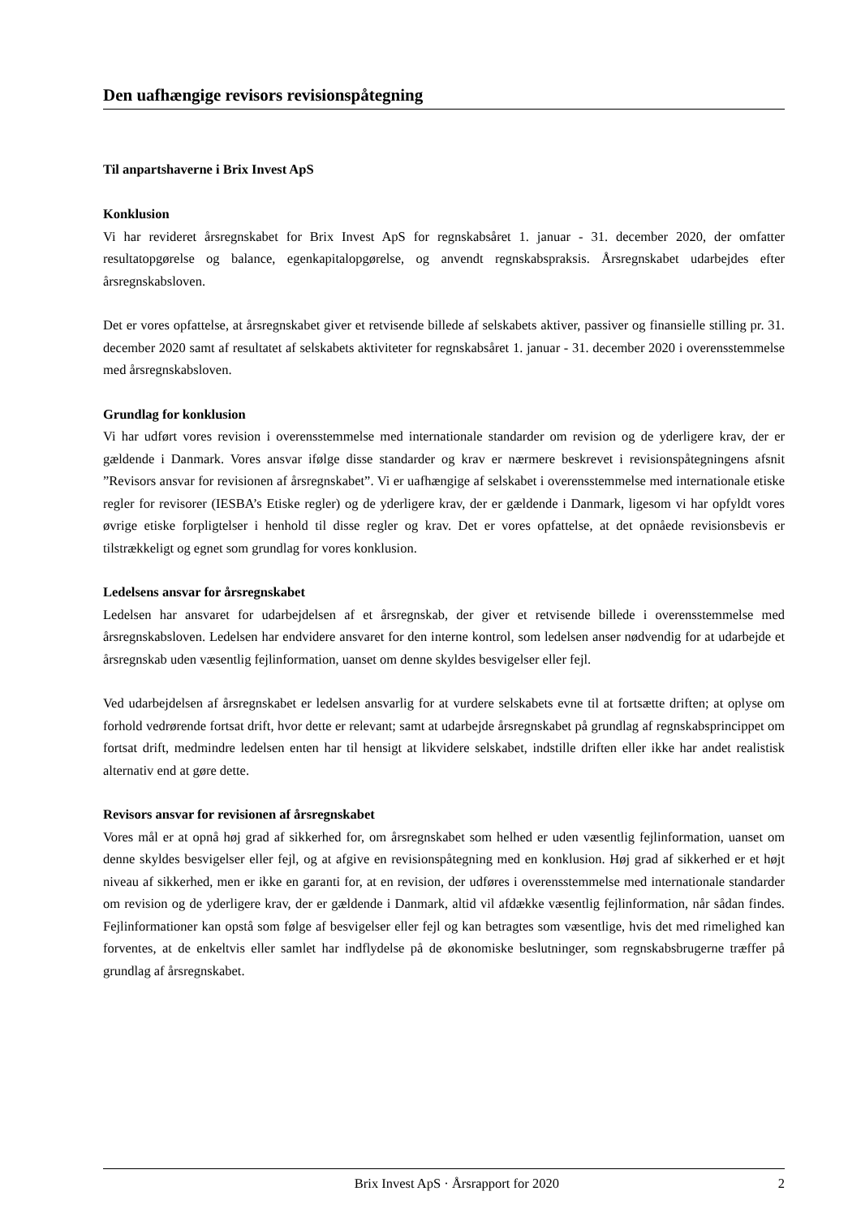Den uafhængige revisors revisionspåtegning
Til anpartshaverne i Brix Invest ApS
Konklusion
Vi har revideret årsregnskabet for Brix Invest ApS for regnskabsåret 1. januar - 31. december 2020, der omfatter resultatopgørelse og balance, egenkapitalopgørelse, og anvendt regnskabspraksis. Årsregnskabet udarbejdes efter årsregnskabsloven.
Det er vores opfattelse, at årsregnskabet giver et retvisende billede af selskabets aktiver, passiver og finansielle stilling pr. 31. december 2020 samt af resultatet af selskabets aktiviteter for regnskabsåret 1. januar - 31. december 2020 i overensstemmelse med årsregnskabsloven.
Grundlag for konklusion
Vi har udført vores revision i overensstemmelse med internationale standarder om revision og de yderligere krav, der er gældende i Danmark. Vores ansvar ifølge disse standarder og krav er nærmere beskrevet i revisionspåtegningens afsnit ”Revisors ansvar for revisionen af årsregnskabet”. Vi er uafhængige af selskabet i overensstemmelse med internationale etiske regler for revisorer (IESBA’s Etiske regler) og de yderligere krav, der er gældende i Danmark, ligesom vi har opfyldt vores øvrige etiske forpligtelser i henhold til disse regler og krav. Det er vores opfattelse, at det opnåede revisionsbevis er tilstrækkeligt og egnet som grundlag for vores konklusion.
Ledelsens ansvar for årsregnskabet
Ledelsen har ansvaret for udarbejdelsen af et årsregnskab, der giver et retvisende billede i overensstemmelse med årsregnskabsloven. Ledelsen har endvidere ansvaret for den interne kontrol, som ledelsen anser nødvendig for at udarbejde et årsregnskab uden væsentlig fejlinformation, uanset om denne skyldes besvigelser eller fejl.
Ved udarbejdelsen af årsregnskabet er ledelsen ansvarlig for at vurdere selskabets evne til at fortsætte driften; at oplyse om forhold vedrørende fortsat drift, hvor dette er relevant; samt at udarbejde årsregnskabet på grundlag af regnskabsprincippet om fortsat drift, medmindre ledelsen enten har til hensigt at likvidere selskabet, indstille driften eller ikke har andet realistisk alternativ end at gøre dette.
Revisors ansvar for revisionen af årsregnskabet
Vores mål er at opnå høj grad af sikkerhed for, om årsregnskabet som helhed er uden væsentlig fejlinformation, uanset om denne skyldes besvigelser eller fejl, og at afgive en revisionspåtegning med en konklusion. Høj grad af sikkerhed er et højt niveau af sikkerhed, men er ikke en garanti for, at en revision, der udføres i overensstemmelse med internationale standarder om revision og de yderligere krav, der er gældende i Danmark, altid vil afdække væsentlig fejlinformation, når sådan findes. Fejlinformationer kan opstå som følge af besvigelser eller fejl og kan betragtes som væsentlige, hvis det med rimelighed kan forventes, at de enkeltvis eller samlet har indflydelse på de økonomiske beslutninger, som regnskabsbrugerne træffer på grundlag af årsregnskabet.
Brix Invest ApS · Årsrapport for 2020 2